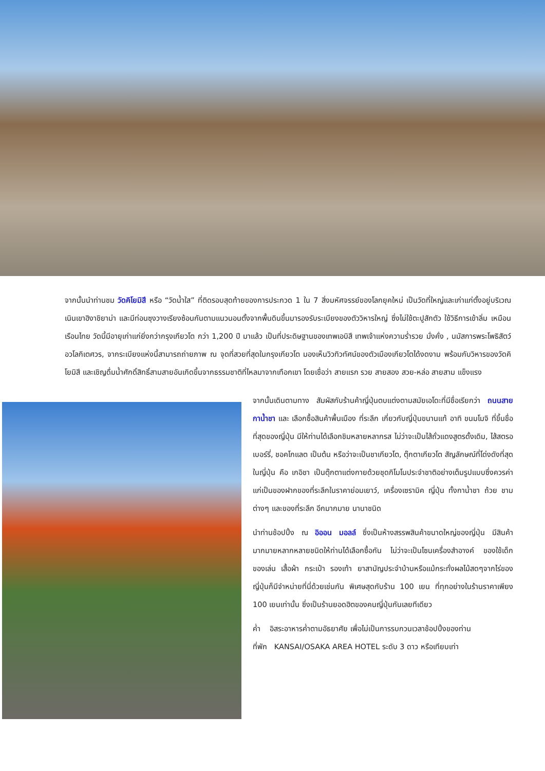จากนั้นนำท่านชม วัดคิโยมิสึ หรือ “วัดน้ำใส” ที่ติดรอบสุดท้ายของการประกวด 1 ใน 7 สิ่งมหัศจรรย์ของโลกยุคใหม่ เป็นวัดที่ใหญ่และเก่าแก่ตั้งอยู่บริเวณเนินเขาฮิงาชิยาม่า และมีท่อนซุงวางเรียงซ้อนกันตามแนวนอนตั้งจากพื้นดินขึ้นมารองรับระเบียงของตัววิหารใหญ่ ซึ่งไม่ใช้ตะปูสักตัว ใช้วิธีการเข้าลิ่ม เหมือนเรือนไทย วัดนี้มีอายุเก่าแก่ยิ่งกว่ากรุงเกียวโต กว่า 1,200 ปี มาแล้ว เป็นที่ประดิษฐานของเทพเอบิสึ เทพเจ้าแห่งความร่ำรวย มั่งคั่ง , นมัสการพระโพธิสัตว์อวโลกิเตศวร, จากระเบียงแห่งนี้สามารถถ่ายภาพ ณ จุดที่สวยที่สุดในกรุงเกียวโต มองเห็นวิวทิวทัศน์ของตัวเมืองเกียวโตได้งดงาม พร้อมกับวิหารของวัดคิโยมิสึ และเชิญดื่มน้ำศักดิ์สิทธิ์สามสายอันเกิดขึ้นจากธรรมชาติที่ไหลมาจากเทือกเขา โดยเชื่อว่า สายแรก รวย สายสอง สวย-หล่อ สายสาม แข็งแรง
จากนั้นเดินตามทาง สัมผัสกับร้านค้าญี่ปุ่นตบแต่งตามสมัยเอโดะที่มีชื่อเรียกว่า ถนนสายกาน้ำชา และ เลือกซื้อสินค้าพื้นเมือง ที่ระลึก เกี่ยวกับญี่ปุ่นขนานแท้ อาทิ ขนมโมจิ ที่ขึ้นชื่อที่สุดของญี่ปุ่น มีให้ท่านได้เลือกชิมหลายหลากรส ไม่ว่าจะเป็นไส้ถั่วแดงสูตรดั้งเดิม, ไส้สตรอเบอร์รี่, ชอคโกแลต เป็นต้น หรือว่าจะเป็นชาเกียวโต, ตุ๊กตาเกียวโต สัญลักษณ์ที่โด่งดังที่สุดในญี่ปุ่น คือ เกอิชา เป็นตุ๊กตาแต่งกายด้วยชุดกิโมโนประจำชาติอย่างเต็มรูปแบบซึ่งควรค่าแก่เป็นของฝากของที่ระลึกในราคาย่อมเยาว์, เครื่องเซรามิค ญี่ปุ่น ทั้งกาน้ำชา ถ้วย ชาม ต่างๆ และของที่ระลึก อีกมากมาย นานาชนิด
นำท่านช้อปปิ้ง ณ อิออน มอลล์ ซึ่งเป็นห้างสรรพสินค้าขนาดใหญ่ของญี่ปุ่น มีสินค้ามากมายหลากหลายชนิดให้ท่านได้เลือกซื้อกัน ไม่ว่าจะเป็นโซนเครื่องสำอางค์ ของใช้เด็ก ของเล่น เสื้อผ้า กระเป๋า รองเท้า ยาสามัญประจำบ้านหรือแม้กระทั่งผลไม้สดๆจากไร่ของญี่ปุ่นก็มีจำหน่ายที่นี่ด้วยเช่นกัน พิเศษสุดกับร้าน 100 เยน ที่ทุกอย่างในร้านราคาเพียง 100 เยนเท่านั้น ซึ่งเป็นร้านยอดฮิตของคนญี่ปุ่นกันเลยทีเดียว
ค่ำ อิสระอาหารค่ำตามอัธยาศัย เพื่อไม่เป็นการรบกวนเวลาช้อปปิ้งของท่าน
ที่พัก KANSAI/OSAKA AREA HOTEL ระดับ 3 ดาว หรือเทียบเท่า